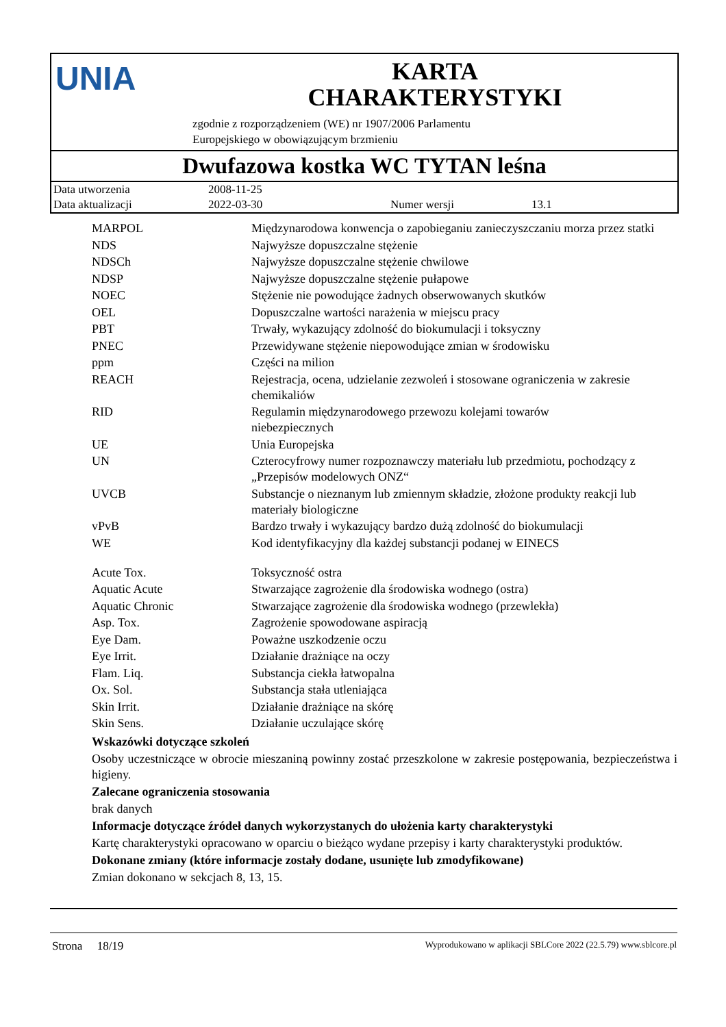UNIA
KARTA
CHARAKTERYSTYKI
zgodnie z rozporządzeniem (WE) nr 1907/2006 Parlamentu
Europejskiego w obowiązującym brzmieniu
Dwufazowa kostka WC TYTAN leśna
| Data utworzenia | 2008-11-25 | | |
| Data aktualizacji | 2022-03-30 | Numer wersji | 13.1 |
| MARPOL | Międzynarodowa konwencja o zapobieganiu zanieczyszczaniu morza przez statki |
| NDS | Najwyższe dopuszczalne stężenie |
| NDSCh | Najwyższe dopuszczalne stężenie chwilowe |
| NDSP | Najwyższe dopuszczalne stężenie pułapowe |
| NOEC | Stężenie nie powodujące żadnych obserwowanych skutków |
| OEL | Dopuszczalne wartości narażenia w miejscu pracy |
| PBT | Trwały, wykazujący zdolność do biokumulacji i toksyczny |
| PNEC | Przewidywane stężenie niepowodujące zmian w środowisku |
| ppm | Części na milion |
| REACH | Rejestracja, ocena, udzielanie zezwoleń i stosowane ograniczenia w zakresie chemikaliów |
| RID | Regulamin międzynarodowego przewozu kolejami towarów niebezpiecznych |
| UE | Unia Europejska |
| UN | Czterocyfrowy numer rozpoznawczy materiału lub przedmiotu, pochodzący z „Przepisów modelowych ONZ“ |
| UVCB | Substancje o nieznanym lub zmiennym składzie, złożone produkty reakcji lub materiały biologiczne |
| vPvB | Bardzo trwały i wykazujący bardzo dużą zdolność do biokumulacji |
| WE | Kod identyfikacyjny dla każdej substancji podanej w EINECS |
| Acute Tox. | Toksyczność ostra |
| Aquatic Acute | Stwarzające zagrożenie dla środowiska wodnego (ostra) |
| Aquatic Chronic | Stwarzające zagrożenie dla środowiska wodnego (przewlekła) |
| Asp. Tox. | Zagrożenie spowodowane aspiracją |
| Eye Dam. | Poważne uszkodzenie oczu |
| Eye Irrit. | Działanie drażniące na oczy |
| Flam. Liq. | Substancja ciekła łatwopalna |
| Ox. Sol. | Substancja stała utleniająca |
| Skin Irrit. | Działanie drażniące na skórę |
| Skin Sens. | Działanie uczulające skórę |
Wskazówki dotyczące szkoleń
Osoby uczestniczące w obrocie mieszaniną powinny zostać przeszkolone w zakresie postępowania, bezpieczeństwa i higieny.
Zalecane ograniczenia stosowania
brak danych
Informacje dotyczące źródeł danych wykorzystanych do ułożenia karty charakterystyki
Kartę charakterystyki opracowano w oparciu o bieżąco wydane przepisy i karty charakterystyki produktów.
Dokonane zmiany (które informacje zostały dodane, usunięte lub zmodyfikowane)
Zmian dokonano w sekcjach 8, 13, 15.
Strona 18/19 Wyprodukowano w aplikacji SBLCore 2022 (22.5.79) www.sblcore.pl